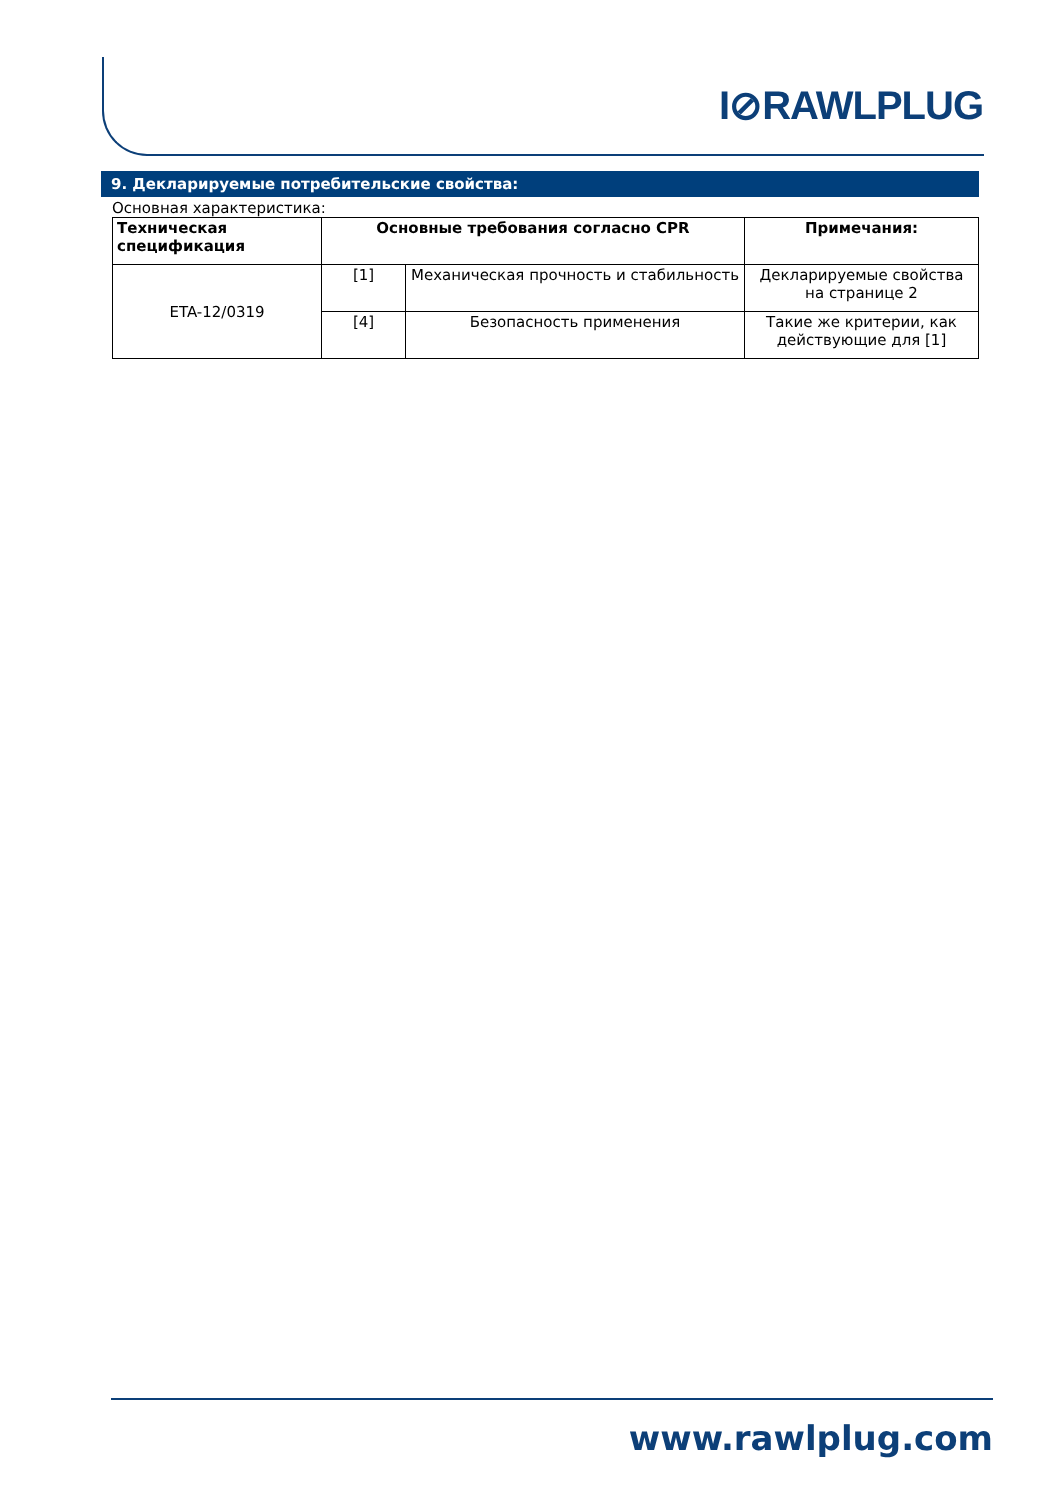I⊘RAWLPLUG
9. Декларируемые потребительские свойства:
Основная характеристика:
| Техническая спецификация | Основные требования согласно CPR | | Примечания: |
| --- | --- | --- | --- |
| ETA-12/0319 | [1] | Механическая прочность и стабильность | Декларируемые свойства на странице 2 |
| | [4] | Безопасность применения | Такие же критерии, как действующие для [1] |
www.rawlplug.com